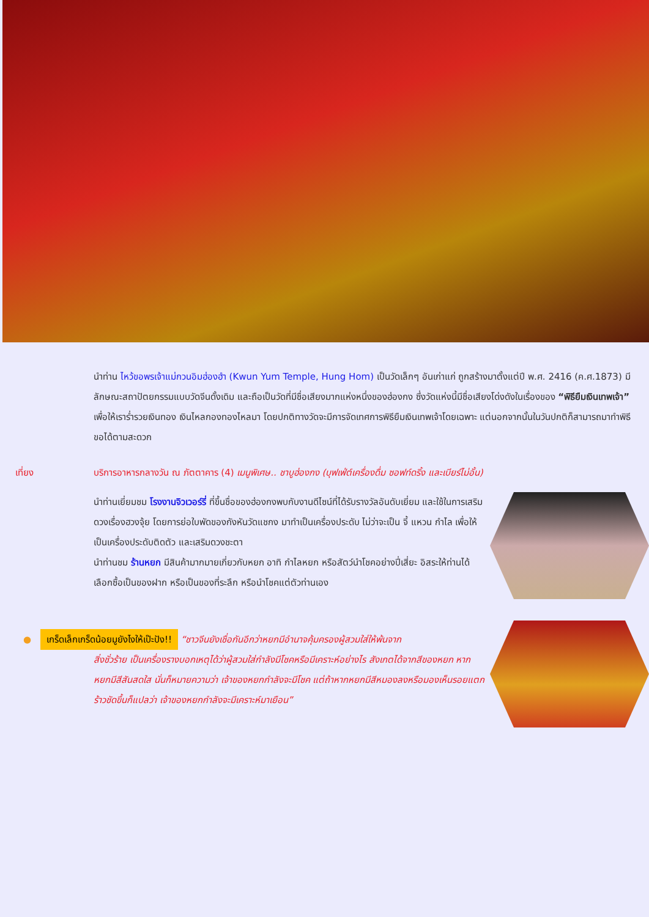นำท่าน ไหว้ขอพรเจ้าแม่กวนอิมฮ่องฮำ (Kwun Yum Temple, Hung Hom) เป็นวัดเล็กๆ อันเก่าแก่ ถูกสร้างมาตั้งแต่ปี พ.ศ. 2416 (ค.ศ.1873) มีลักษณะสถาปัตยกรรมแบบวัดจีนดั้งเดิม และถือเป็นวัดที่มีชื่อเสียงมากแห่งหนึ่งของฮ่องกง ซึ่งวัดแห่งนี้มีชื่อเสียงโด่งดังในเรื่องของ “พิธียืมเงินเทพเจ้า” เพื่อให้เราร่ำรวยเงินทอง เงินไหลกองทองไหลมา โดยปกติทางวัดจะมีการจัดเทศการพิธียืมเงินเทพเจ้าโดยเฉพาะ แต่นอกจากนั้นในวันปกติก็สามารถมาทำพิธีขอได้ตามสะดวก
เที่ยง บริการอาหารกลางวัน ณ ภัตตาคาร (4) เมนูพิเศษ.. ชาบูฮ่องกง (บุฟเฟ่ต์เครื่องดื่ม ซอฟท์ดริ้ง และเบียร์ไม่อั้น)
นำท่านเยี่ยมชม โรงงานจิวเวอร์รี่ ที่ขึ้นชื่อของฮ่องกงพบกับงานดีไซน์ที่ได้รับรางวัลอันดับเยี่ยม และใช้ในการเสริมดวงเรื่องฮวงจุ้ย โดยการย่อใบพัดของกังหันวัดแชกง มาทำเป็นเครื่องประดับ ไม่ว่าจะเป็น จี้ แหวน กำไล เพื่อให้เป็นเครื่องประดับติดตัว และเสริมดวงชะตา
นำท่านชม ร้านหยก มีสินค้ามากมายเกี่ยวกับหยก อาทิ กำไลหยก หรือสัตว์นำโชคอย่างปี่เสี่ยะ อิสระให้ท่านได้เลือกซื้อเป็นของฝาก หรือเป็นของที่ระลึก หรือนำโชคแต่ตัวท่านเอง
● เกร็ดเล็กเกร็ดน้อยมูยังไงให้เป๊ะปัง!! “ชาวจีนยังเชื่อกันอีกว่าหยกมีอำนาจคุ้มครองผู้สวมใส่ให้พ้นจาก
สิ่งชั่วร้าย เป็นเครื่องรางบอกเหตุได้ว่าผู้สวมใส่กำลังมีโชคหรือมีเคราะห์อย่างไร สังเกตได้จากสีของหยก หากหยกมีสีสันสดใส นั่นก็หมายความว่า เจ้าของหยกกำลังจะมีโชค แต่ถ้าหากหยกมีสีหมองลงหรือมองเห็นรอยแตกร้าวชัดขึ้นก็แปลว่า เจ้าของหยกกำลังจะมีเคราะห์มาเยือน”